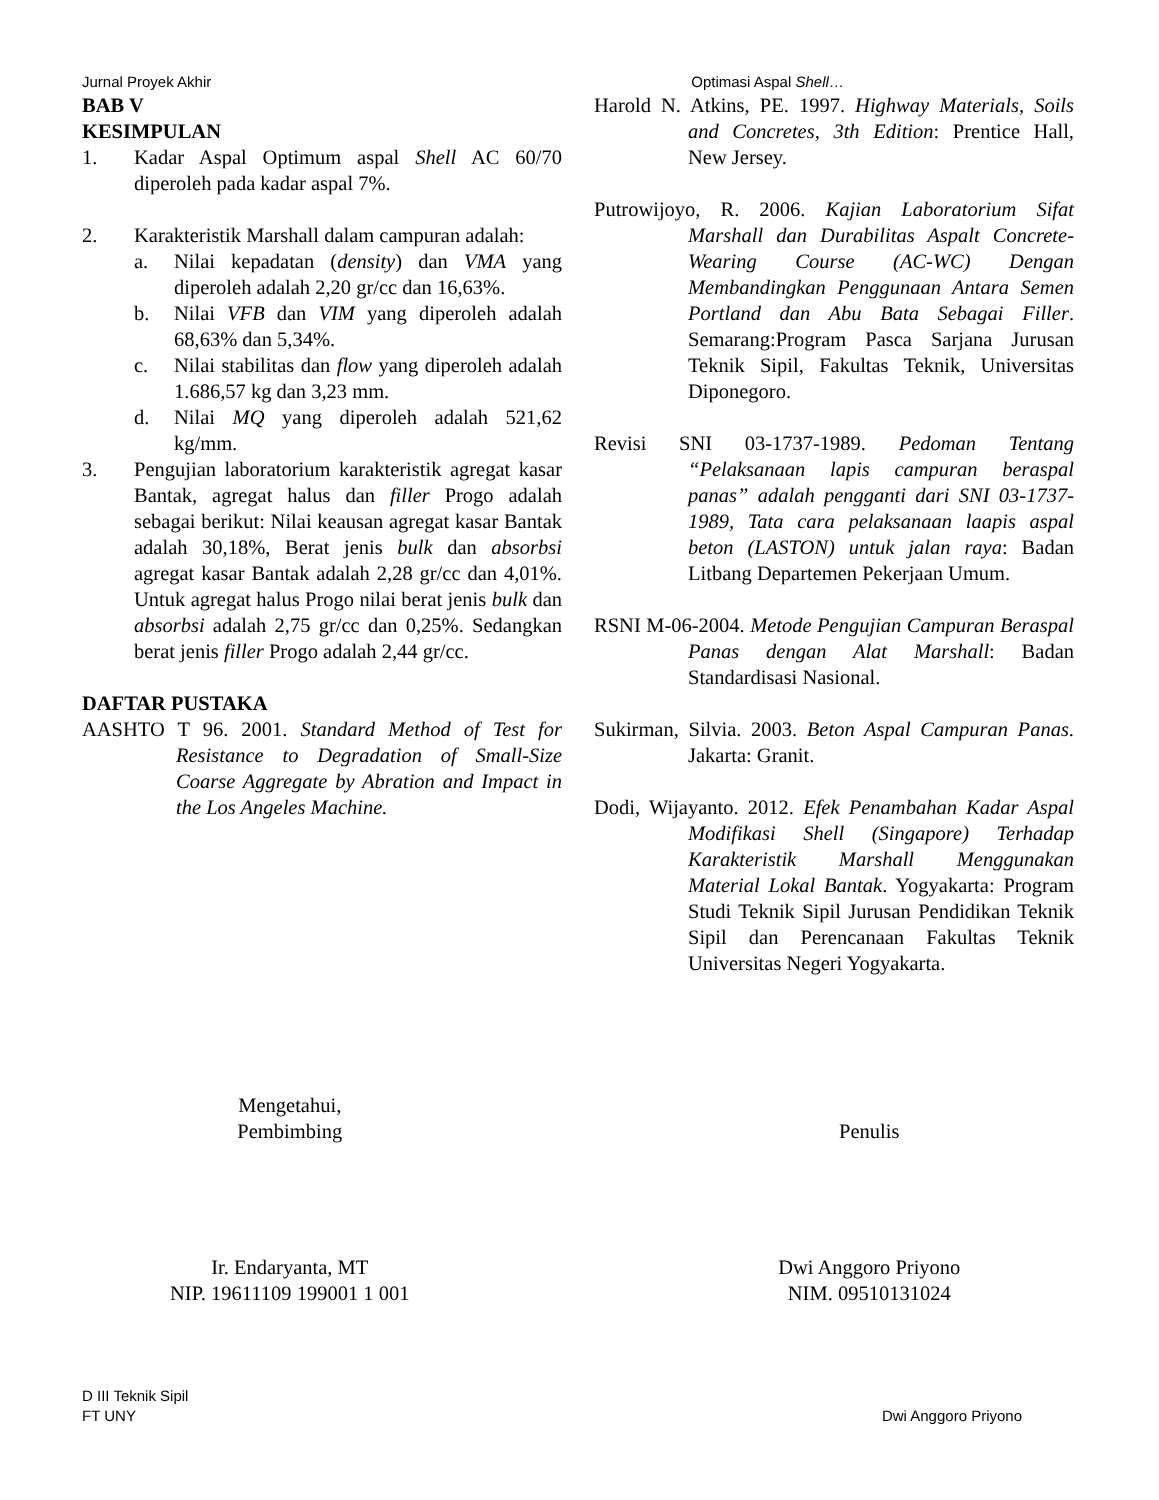Jurnal Proyek Akhir Optimasi Aspal Shell…
BAB V
KESIMPULAN
1. Kadar Aspal Optimum aspal Shell AC 60/70 diperoleh pada kadar aspal 7%.
2. Karakteristik Marshall dalam campuran adalah:
a. Nilai kepadatan (density) dan VMA yang diperoleh adalah 2,20 gr/cc dan 16,63%.
b. Nilai VFB dan VIM yang diperoleh adalah 68,63% dan 5,34%.
c. Nilai stabilitas dan flow yang diperoleh adalah 1.686,57 kg dan 3,23 mm.
d. Nilai MQ yang diperoleh adalah 521,62 kg/mm.
3. Pengujian laboratorium karakteristik agregat kasar Bantak, agregat halus dan filler Progo adalah sebagai berikut: Nilai keausan agregat kasar Bantak adalah 30,18%, Berat jenis bulk dan absorbsi agregat kasar Bantak adalah 2,28 gr/cc dan 4,01%. Untuk agregat halus Progo nilai berat jenis bulk dan absorbsi adalah 2,75 gr/cc dan 0,25%. Sedangkan berat jenis filler Progo adalah 2,44 gr/cc.
DAFTAR PUSTAKA
AASHTO T 96. 2001. Standard Method of Test for Resistance to Degradation of Small-Size Coarse Aggregate by Abration and Impact in the Los Angeles Machine.
Harold N. Atkins, PE. 1997. Highway Materials, Soils and Concretes, 3th Edition: Prentice Hall, New Jersey.
Putrowijoyo, R. 2006. Kajian Laboratorium Sifat Marshall dan Durabilitas Aspalt Concrete-Wearing Course (AC-WC) Dengan Membandingkan Penggunaan Antara Semen Portland dan Abu Bata Sebagai Filler. Semarang:Program Pasca Sarjana Jurusan Teknik Sipil, Fakultas Teknik, Universitas Diponegoro.
Revisi SNI 03-1737-1989. Pedoman Tentang “Pelaksanaan lapis campuran beraspal panas” adalah pengganti dari SNI 03-1737-1989, Tata cara pelaksanaan laapis aspal beton (LASTON) untuk jalan raya: Badan Litbang Departemen Pekerjaan Umum.
RSNI M-06-2004. Metode Pengujian Campuran Beraspal Panas dengan Alat Marshall: Badan Standardisasi Nasional.
Sukirman, Silvia. 2003. Beton Aspal Campuran Panas. Jakarta: Granit.
Dodi, Wijayanto. 2012. Efek Penambahan Kadar Aspal Modifikasi Shell (Singapore) Terhadap Karakteristik Marshall Menggunakan Material Lokal Bantak. Yogyakarta: Program Studi Teknik Sipil Jurusan Pendidikan Teknik Sipil dan Perencanaan Fakultas Teknik Universitas Negeri Yogyakarta.
Mengetahui,
Pembimbing
Penulis
Ir. Endaryanta, MT
NIP. 19611109 199001 1 001
Dwi Anggoro Priyono
NIM. 09510131024
D III Teknik Sipil
FT UNY Dwi Anggoro Priyono